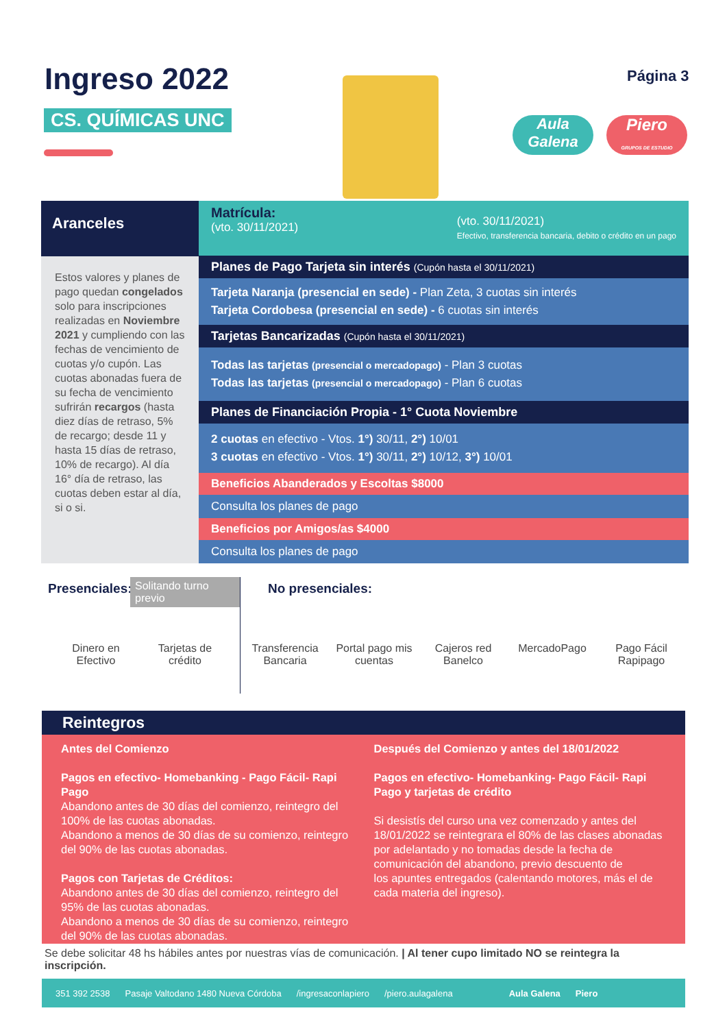Ingreso 2022
CS. QUÍMICAS UNC
Página 3
Aula Galena
Piero
GRUPOS DE ESTUDIO
Aranceles
Estos valores y planes de pago quedan congelados solo para inscripciones realizadas en Noviembre 2021 y cumpliendo con las fechas de vencimiento de cuotas y/o cupón. Las cuotas abonadas fuera de su fecha de vencimiento sufrirán recargos (hasta diez días de retraso, 5% de recargo; desde 11 y hasta 15 días de retraso, 10% de recargo). Al día 16° día de retraso, las cuotas deben estar al día, si o si.
Matrícula:
(vto. 30/11/2021)
(vto. 30/11/2021)
Efectivo, transferencia bancaria, debito o crédito en un pago
Planes de Pago Tarjeta sin interés (Cupón hasta el 30/11/2021)
Tarjeta Naranja (presencial en sede) - Plan Zeta, 3 cuotas sin interés
Tarjeta Cordobesa (presencial en sede) - 6 cuotas sin interés
Tarjetas Bancarizadas (Cupón hasta el 30/11/2021)
Todas las tarjetas (presencial o mercadopago) - Plan 3 cuotas
Todas las tarjetas (presencial o mercadopago) - Plan 6 cuotas
Planes de Financiación Propia - 1° Cuota Noviembre
2 cuotas en efectivo - Vtos. 1°) 30/11, 2°) 10/01
3 cuotas en efectivo - Vtos. 1°) 30/11, 2°) 10/12, 3°) 10/01
Beneficios Abanderados y Escoltas $8000
Consulta los planes de pago
Beneficios por Amigos/as $4000
Consulta los planes de pago
Presenciales: Solitando turno previo
Dinero en Efectivo
Tarjetas de crédito
No presenciales:
Transferencia Bancaria
Portal pago mis cuentas
Cajeros red Banelco
MercadoPago Pago Fácil Rapipago
Reintegros
Antes del Comienzo
Pagos en efectivo- Homebanking - Pago Fácil- Rapi Pago
Abandono antes de 30 días del comienzo, reintegro del 100% de las cuotas abonadas.
Abandono a menos de 30 días de su comienzo, reintegro del 90% de las cuotas abonadas.
Pagos con Tarjetas de Créditos:
Abandono antes de 30 días del comienzo, reintegro del 95% de las cuotas abonadas.
Abandono a menos de 30 días de su comienzo, reintegro del 90% de las cuotas abonadas.
Después del Comienzo y antes del 18/01/2022
Pagos en efectivo- Homebanking- Pago Fácil- Rapi Pago y tarjetas de crédito
Si desistís del curso una vez comenzado y antes del 18/01/2022 se reintegrara el 80% de las clases abonadas por adelantado y no tomadas desde la fecha de comunicación del abandono, previo descuento de
los apuntes entregados (calentando motores, más el de cada materia del ingreso).
Se debe solicitar 48 hs hábiles antes por nuestras vías de comunicación. | Al tener cupo limitado NO se reintegra la inscripción.
351 392 2538 Pasaje Valtodano 1480 Nueva Córdoba /ingresaconlapiero /piero.aulagalena Aula Galena Piero